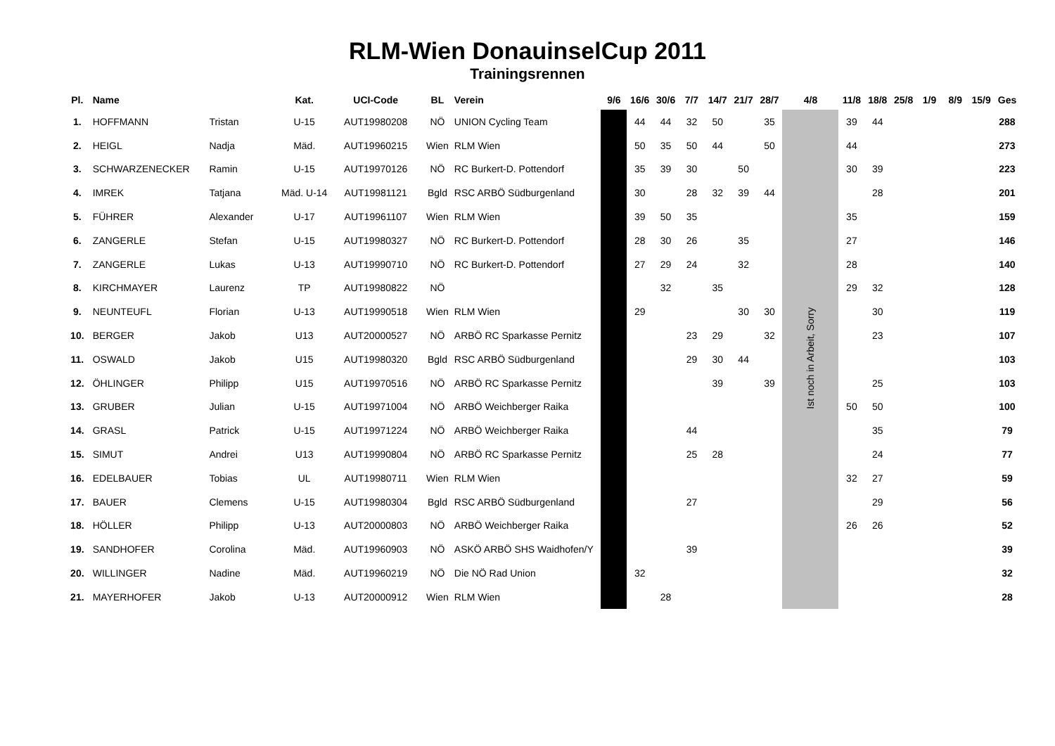RLM-Wien DonauinselCup 2011
Trainingsrennen
| Pl. | Name | | Kat. | UCI-Code | BL | Verein | 9/6 | 16/6 | 30/6 | 7/7 | 14/7 | 21/7 | 28/7 | 4/8 | 11/8 | 18/8 | 25/8 | 1/9 | 8/9 | 15/9 | Ges |
| --- | --- | --- | --- | --- | --- | --- | --- | --- | --- | --- | --- | --- | --- | --- | --- | --- | --- | --- | --- | --- | --- |
| 1. | HOFFMANN | Tristan | U-15 | AUT19980208 | NÖ | UNION Cycling Team | | 44 | 44 | 32 | 50 | | 35 | Ist noch in Arbeit, Sorry | 39 | 44 | | | | | 288 |
| 2. | HEIGL | Nadja | Mäd. | AUT19960215 | Wien | RLM Wien | | 50 | 35 | 50 | 44 | | 50 | | 44 | | | | | | 273 |
| 3. | SCHWARZENECKER | Ramin | U-15 | AUT19970126 | NÖ | RC Burkert-D. Pottendorf | | 35 | 39 | 30 | | 50 | | | 30 | 39 | | | | | 223 |
| 4. | IMREK | Tatjana | Mäd. U-14 | AUT19981121 | Bgld | RSC ARBÖ Südburgenland | | 30 | | 28 | 32 | 39 | 44 | | | 28 | | | | | 201 |
| 5. | FÜHRER | Alexander | U-17 | AUT19961107 | Wien | RLM Wien | | 39 | 50 | 35 | | | | | 35 | | | | | | 159 |
| 6. | ZANGERLE | Stefan | U-15 | AUT19980327 | NÖ | RC Burkert-D. Pottendorf | | 28 | 30 | 26 | | 35 | | | 27 | | | | | | 146 |
| 7. | ZANGERLE | Lukas | U-13 | AUT19990710 | NÖ | RC Burkert-D. Pottendorf | | 27 | 29 | 24 | | 32 | | | 28 | | | | | | 140 |
| 8. | KIRCHMAYER | Laurenz | TP | AUT19980822 | NÖ | | | | 32 | | 35 | | | | 29 | 32 | | | | | 128 |
| 9. | NEUNTEUFL | Florian | U-13 | AUT19990518 | Wien | RLM Wien | | 29 | | | | 30 | 30 | | | 30 | | | | | 119 |
| 10. | BERGER | Jakob | U13 | AUT20000527 | NÖ | ARBÖ RC Sparkasse Pernitz | | | | 23 | 29 | | 32 | | | 23 | | | | | 107 |
| 11. | OSWALD | Jakob | U15 | AUT19980320 | Bgld | RSC ARBÖ Südburgenland | | | | 29 | 30 | 44 | | | | | | | | | 103 |
| 12. | ÖHLINGER | Philipp | U15 | AUT19970516 | NÖ | ARBÖ RC Sparkasse Pernitz | | | | | 39 | | 39 | | | 25 | | | | | 103 |
| 13. | GRUBER | Julian | U-15 | AUT19971004 | NÖ | ARBÖ Weichberger Raika | | | | | | | | | 50 | 50 | | | | | 100 |
| 14. | GRASL | Patrick | U-15 | AUT19971224 | NÖ | ARBÖ Weichberger Raika | | | | 44 | | | | | | 35 | | | | | 79 |
| 15. | SIMUT | Andrei | U13 | AUT19990804 | NÖ | ARBÖ RC Sparkasse Pernitz | | | | 25 | 28 | | | | | 24 | | | | | 77 |
| 16. | EDELBAUER | Tobias | UL | AUT19980711 | Wien | RLM Wien | | | | | | | | | 32 | 27 | | | | | 59 |
| 17. | BAUER | Clemens | U-15 | AUT19980304 | Bgld | RSC ARBÖ Südburgenland | | | | 27 | | | | | | 29 | | | | | 56 |
| 18. | HÖLLER | Philipp | U-13 | AUT20000803 | NÖ | ARBÖ Weichberger Raika | | | | | | | | | 26 | 26 | | | | | 52 |
| 19. | SANDHOFER | Corolina | Mäd. | AUT19960903 | NÖ | ASKÖ ARBÖ SHS Waidhofen/Y | | | | 39 | | | | | | | | | | | 39 |
| 20. | WILLINGER | Nadine | Mäd. | AUT19960219 | NÖ | Die NÖ Rad Union | | 32 | | | | | | | | | | | | | 32 |
| 21. | MAYERHOFER | Jakob | U-13 | AUT20000912 | Wien | RLM Wien | | | 28 | | | | | | | | | | | | 28 |